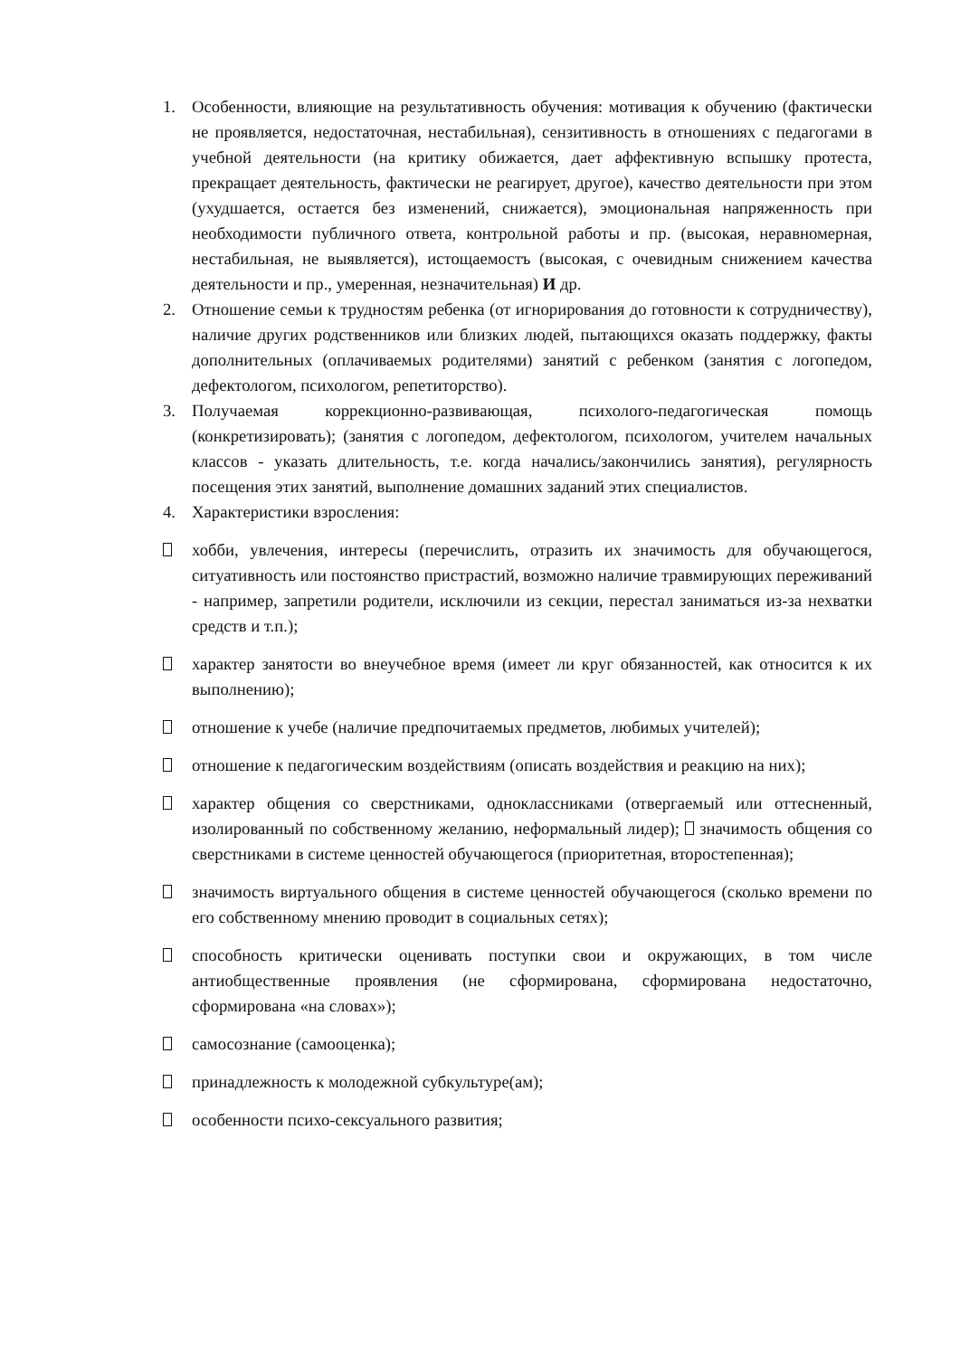1. Особенности, влияющие на результативность обучения: мотивация к обучению (фактически не проявляется, недостаточная, нестабильная), сензитивность в отношениях с педагогами в учебной деятельности (на критику обижается, дает аффективную вспышку протеста, прекращает деятельность, фактически не реагирует, другое), качество деятельности при этом (ухудшается, остается без изменений, снижается), эмоциональная напряженность при необходимости публичного ответа, контрольной работы и пр. (высокая, неравномерная, нестабильная, не выявляется), истощаемостъ (высокая, с очевидным снижением качества деятельности и пр., умеренная, незначительная) И др.
2. Отношение семьи к трудностям ребенка (от игнорирования до готовности к сотрудничеству), наличие других родственников или близких людей, пытающихся оказать поддержку, факты дополнительных (оплачиваемых родителями) занятий с ребенком (занятия с логопедом, дефектологом, психологом, репетиторство).
3. Получаемая коррекционно-развивающая, психолого-педагогическая помощь (конкретизировать); (занятия с логопедом, дефектологом, психологом, учителем начальных классов - указать длительность, т.е. когда начались/закончились занятия), регулярность посещения этих занятий, выполнение домашних заданий этих специалистов.
4. Характеристики взросления:
хобби, увлечения, интересы (перечислить, отразить их значимость для обучающегося, ситуативность или постоянство пристрастий, возможно наличие травмирующих переживаний - например, запретили родители, исключили из секции, перестал заниматься из-за нехватки средств и т.п.);
характер занятости во внеучебное время (имеет ли круг обязанностей, как относится к их выполнению);
отношение к учебе (наличие предпочитаемых предметов, любимых учителей);
отношение к педагогическим воздействиям (описать воздействия и реакцию на них);
характер общения со сверстниками, одноклассниками (отвергаемый или оттесненный, изолированный по собственному желанию, неформальный лидер); значимость общения со сверстниками в системе ценностей обучающегося (приоритетная, второстепенная);
значимость виртуального общения в системе ценностей обучающегося (сколько времени по его собственному мнению проводит в социальных сетях);
способность критически оценивать поступки свои и окружающих, в том числе антиобщественные проявления (не сформирована, сформирована недостаточно, сформирована «на словах»);
самосознание (самооценка);
принадлежность к молодежной субкультуре(ам);
особенности психо-сексуального развития;